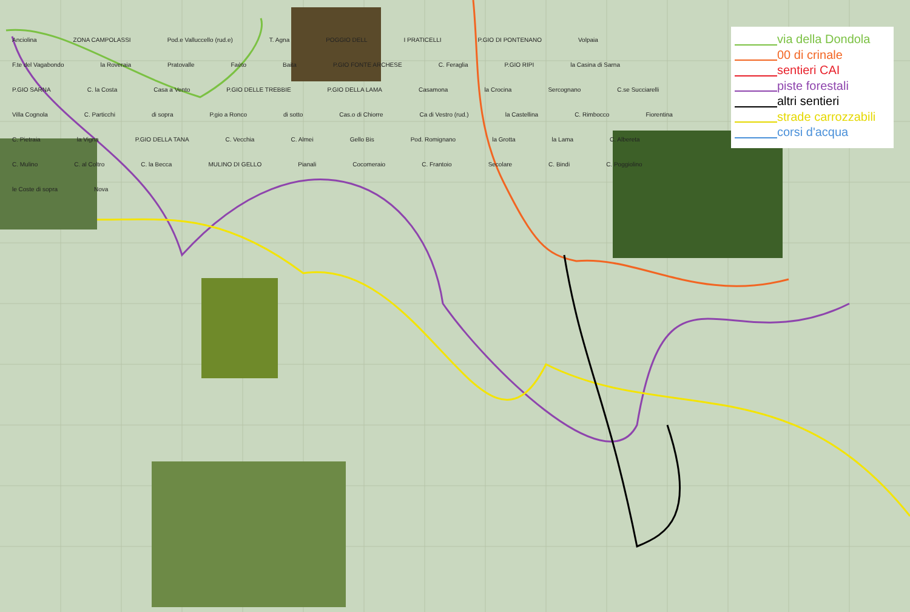via della Dondola
00 di crinale
sentieri CAI
piste forestali
altri sentieri
strade carrozzabili
corsi d'acqua
Anciolina ZONA CAMPOLASSI Pod.e Valluccello (rud.e) T. Agna POGGIO DELL I PRATICELLI P.GIO DI PONTENANO Volpaia F.te del Vagabondo la Roveraia Pratovalle Faèto Baita P.GIO FONTE ARCHESE C. Feraglia P.GIO RIPI la Casina di Sarna P.GIO SARNA C. la Costa Casa a Vento P.GIO DELLE TREBBIE P.GIO DELLA LAMA Casamona la Crocina Sercognano C.se Succiarelli Villa Cognola C. Particchi di sopra P.gio a Ronco di sotto Cas.o di Chiorre Ca di Vestro (rud.) la Castellina C. Rimbocco Fiorentina C. Pietraia la Vigna P.GIO DELLA TANA C. Vecchia C. Almei Gello Bis Pod. Romignano la Grotta la Lama C. Albereta C. Mulino C. al Coltro C. la Becca MULINO DI GELLO Pianali Cocomeraio C. Frantoio Secolare C. Bindi C. Poggiolino le Coste di sopra Nova